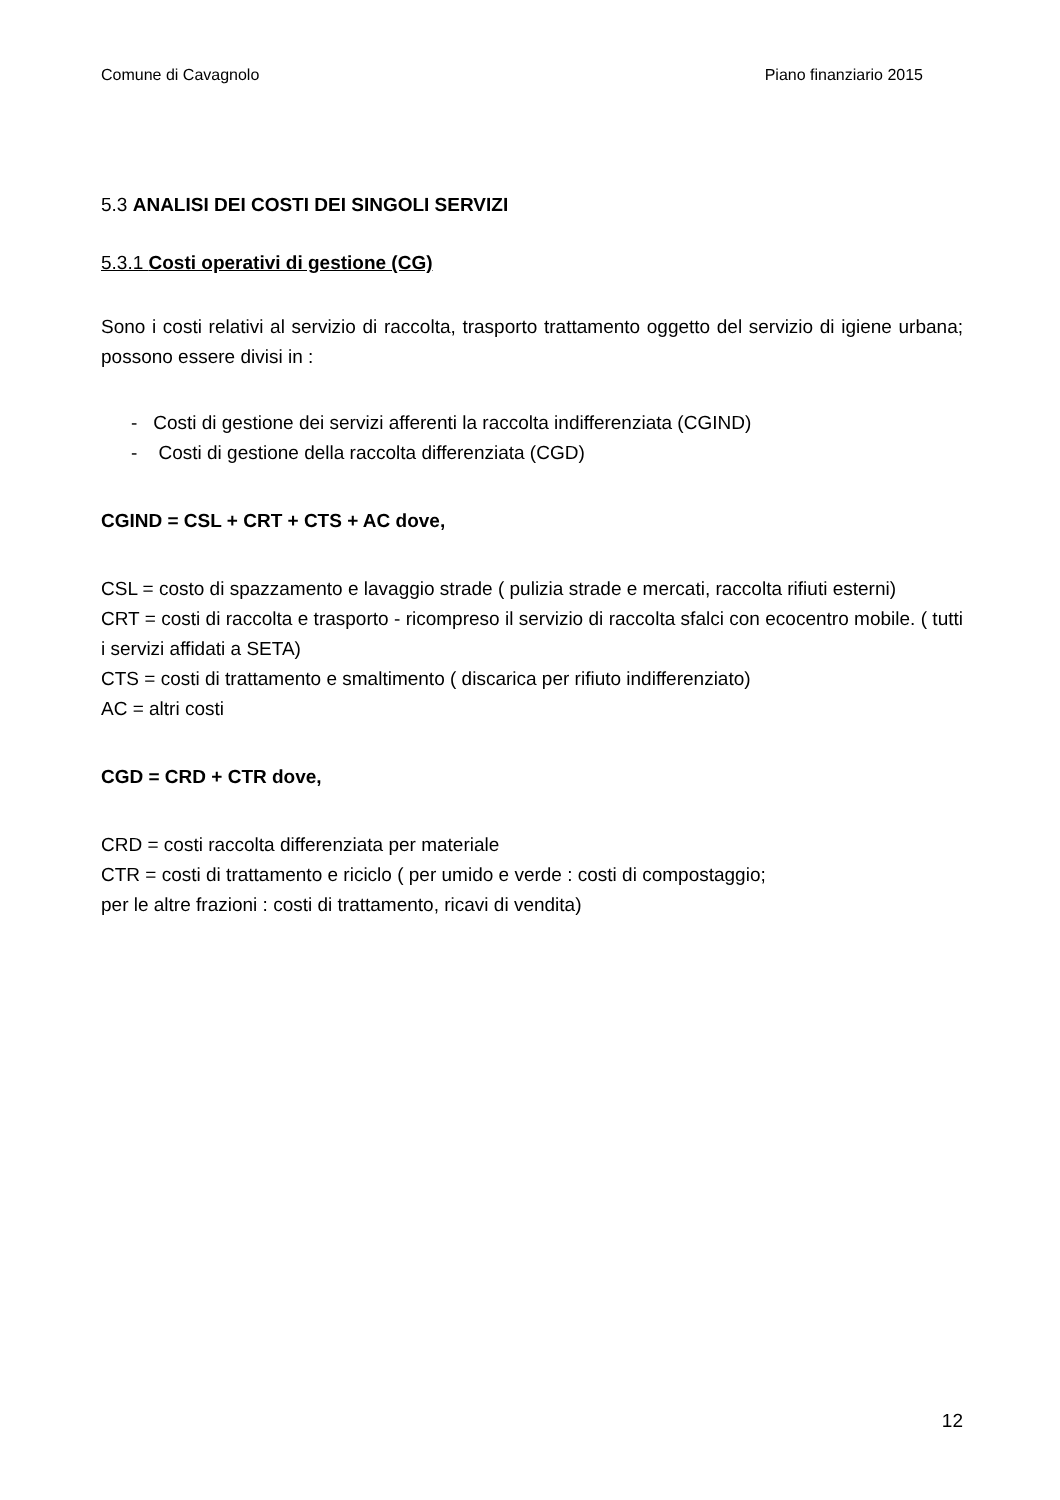Comune di Cavagnolo Piano finanziario 2015
5.3 ANALISI DEI COSTI DEI SINGOLI SERVIZI
5.3.1 Costi operativi di gestione (CG)
Sono i costi relativi al servizio di raccolta, trasporto trattamento oggetto del servizio di igiene urbana; possono essere divisi in :
- Costi di gestione dei servizi afferenti la raccolta indifferenziata (CGIND)
- Costi di gestione della raccolta differenziata (CGD)
CGIND = CSL + CRT + CTS + AC dove,
CSL = costo di spazzamento e lavaggio strade ( pulizia strade e mercati, raccolta rifiuti esterni)
CRT = costi di raccolta e trasporto - ricompreso il servizio di raccolta sfalci con ecocentro mobile. ( tutti i servizi affidati a SETA)
CTS = costi di trattamento e smaltimento ( discarica per rifiuto indifferenziato)
AC = altri costi
CGD = CRD + CTR dove,
CRD = costi raccolta differenziata per materiale
CTR = costi di trattamento e riciclo ( per umido e verde : costi di compostaggio;
per le altre frazioni : costi di trattamento, ricavi di vendita)
12